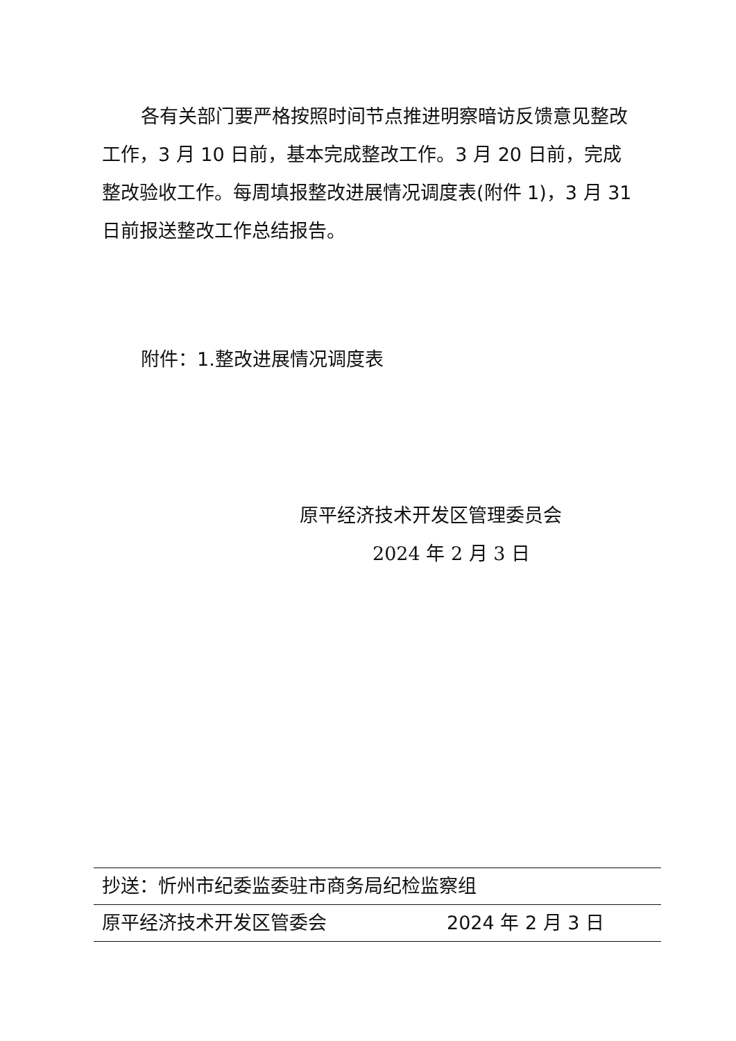各有关部门要严格按照时间节点推进明察暗访反馈意见整改工作，3 月 10 日前，基本完成整改工作。3 月 20 日前，完成整改验收工作。每周填报整改进展情况调度表(附件 1)，3 月 31 日前报送整改工作总结报告。
附件：1.整改进展情况调度表
原平经济技术开发区管理委员会
2024 年 2 月 3 日
抄送：忻州市纪委监委驻市商务局纪检监察组
原平经济技术开发区管委会 2024 年 2 月 3 日